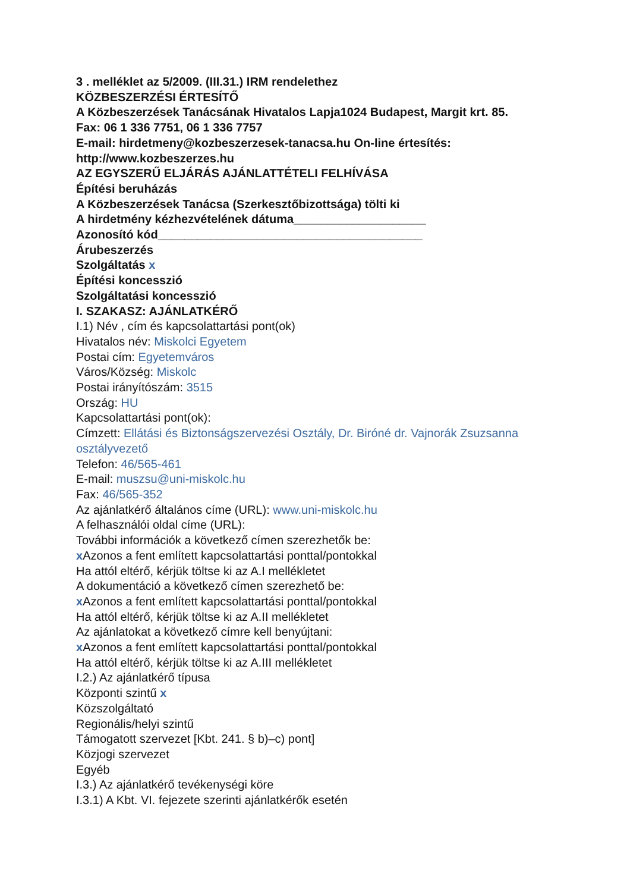3 . melléklet az 5/2009. (III.31.) IRM rendelethez
KÖZBESZERZÉSI ÉRTESÍTŐ
A Közbeszerzések Tanácsának Hivatalos Lapja1024 Budapest, Margit krt. 85.
Fax: 06 1 336 7751, 06 1 336 7757
E-mail: hirdetmeny@kozbeszerzesek-tanacsa.hu On-line értesítés: http://www.kozbeszerzes.hu
AZ EGYSZERŰ ELJÁRÁS AJÁNLATTÉTELI FELHÍVÁSA
Építési beruházás
A Közbeszerzések Tanácsa (Szerkesztőbizottsága) tölti ki
A hirdetmény kézhezvételének dátuma____________________
Azonosító kód________________________________________
Árubeszerzés
Szolgáltatás x
Építési koncesszió
Szolgáltatási koncesszió
I. SZAKASZ: AJÁNLATKÉRŐ
I.1) Név , cím és kapcsolattartási pont(ok)
Hivatalos név: Miskolci Egyetem
Postai cím: Egyetemváros
Város/Község: Miskolc
Postai irányítószám: 3515
Ország: HU
Kapcsolattartási pont(ok):
Címzett: Ellátási és Biztonságszervezési Osztály, Dr. Biróné dr. Vajnorák Zsuzsanna osztályvezető
Telefon: 46/565-461
E-mail: muszsu@uni-miskolc.hu
Fax: 46/565-352
Az ajánlatkérő általános címe (URL): www.uni-miskolc.hu
A felhasználói oldal címe (URL):
További információk a következő címen szerezhetők be:
x Azonos a fent említett kapcsolattartási ponttal/pontokkal
Ha attól eltérő, kérjük töltse ki az A.I mellékletet
A dokumentáció a következő címen szerezhető be:
x Azonos a fent említett kapcsolattartási ponttal/pontokkal
Ha attól eltérő, kérjük töltse ki az A.II mellékletet
Az ajánlatokat a következő címre kell benyújtani:
x Azonos a fent említett kapcsolattartási ponttal/pontokkal
Ha attól eltérő, kérjük töltse ki az A.III mellékletet
I.2.) Az ajánlatkérő típusa
Központi szintű x
Közszolgáltató
Regionális/helyi szintű
Támogatott szervezet [Kbt. 241. § b)–c) pont]
Közjogi szervezet
Egyéb
I.3.) Az ajánlatkérő tevékenységi köre
I.3.1) A Kbt. VI. fejezete szerinti ajánlatkérők esetén